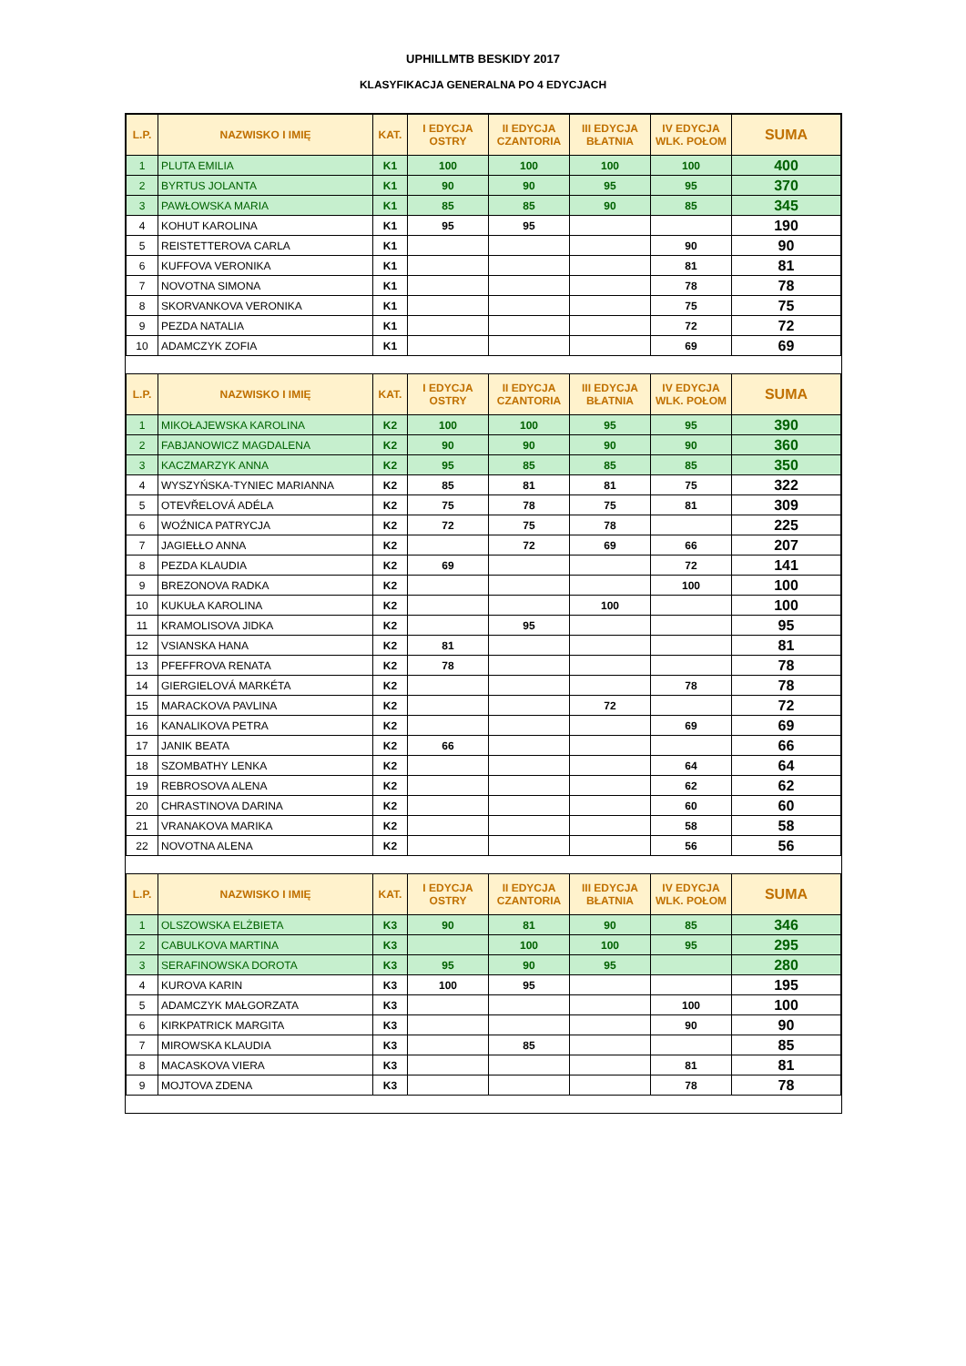UPHILLMTB BESKIDY 2017
KLASYFIKACJA GENERALNA PO 4 EDYCJACH
| L.P. | NAZWISKO I IMIĘ | KAT. | I EDYCJA OSTRY | II EDYCJA CZANTORIA | III EDYCJA BŁATNIA | IV EDYCJA WLK. POŁOM | SUMA |
| --- | --- | --- | --- | --- | --- | --- | --- |
| 1 | PLUTA EMILIA | K1 | 100 | 100 | 100 | 100 | 400 |
| 2 | BYRTUS JOLANTA | K1 | 90 | 90 | 95 | 95 | 370 |
| 3 | PAWŁOWSKA MARIA | K1 | 85 | 85 | 90 | 85 | 345 |
| 4 | KOHUT KAROLINA | K1 | 95 | 95 | | | 190 |
| 5 | REISTETTEROVA CARLA | K1 | | | | 90 | 90 |
| 6 | KUFFOVA VERONIKA | K1 | | | | 81 | 81 |
| 7 | NOVOTNA SIMONA | K1 | | | | 78 | 78 |
| 8 | SKORVANKOVA VERONIKA | K1 | | | | 75 | 75 |
| 9 | PEZDA NATALIA | K1 | | | | 72 | 72 |
| 10 | ADAMCZYK ZOFIA | K1 | | | | 69 | 69 |
| L.P. | NAZWISKO I IMIĘ | KAT. | I EDYCJA OSTRY | II EDYCJA CZANTORIA | III EDYCJA BŁATNIA | IV EDYCJA WLK. POŁOM | SUMA |
| 1 | MIKOŁAJEWSKA KAROLINA | K2 | 100 | 100 | 95 | 95 | 390 |
| 2 | FABJANOWICZ MAGDALENA | K2 | 90 | 90 | 90 | 90 | 360 |
| 3 | KACZMARZYK ANNA | K2 | 95 | 85 | 85 | 85 | 350 |
| 4 | WYSZYŃSKA-TYNIEC MARIANNA | K2 | 85 | 81 | 81 | 75 | 322 |
| 5 | OTEVŘELOVÁ ADÉLA | K2 | 75 | 78 | 75 | 81 | 309 |
| 6 | WOŹNICA PATRYCJA | K2 | 72 | 75 | 78 | | 225 |
| 7 | JAGIEŁŁO ANNA | K2 | | 72 | 69 | 66 | 207 |
| 8 | PEZDA KLAUDIA | K2 | 69 | | | 72 | 141 |
| 9 | BREZONOVA RADKA | K2 | | | | 100 | 100 |
| 10 | KUKUŁA KAROLINA | K2 | | | 100 | | 100 |
| 11 | KRAMOLISOVA JIDKA | K2 | | 95 | | | 95 |
| 12 | VSIANSKA HANA | K2 | 81 | | | | 81 |
| 13 | PFEFFROVA RENATA | K2 | 78 | | | | 78 |
| 14 | GIERGIELOVÁ MARKÉTA | K2 | | | | 78 | 78 |
| 15 | MARACKOVA PAVLINA | K2 | | | 72 | | 72 |
| 16 | KANALIKOVA PETRA | K2 | | | | 69 | 69 |
| 17 | JANIK BEATA | K2 | 66 | | | | 66 |
| 18 | SZOMBATHY LENKA | K2 | | | | 64 | 64 |
| 19 | REBROSOVA ALENA | K2 | | | | 62 | 62 |
| 20 | CHRASTINOVA DARINA | K2 | | | | 60 | 60 |
| 21 | VRANAKOVA MARIKA | K2 | | | | 58 | 58 |
| 22 | NOVOTNA ALENA | K2 | | | | 56 | 56 |
| L.P. | NAZWISKO I IMIĘ | KAT. | I EDYCJA OSTRY | II EDYCJA CZANTORIA | III EDYCJA BŁATNIA | IV EDYCJA WLK. POŁOM | SUMA |
| 1 | OLSZOWSKA ELŻBIETA | K3 | 90 | 81 | 90 | 85 | 346 |
| 2 | CABULKOVA MARTINA | K3 | | 100 | 100 | 95 | 295 |
| 3 | SERAFINOWSKA DOROTA | K3 | 95 | 90 | 95 | | 280 |
| 4 | KUROVA KARIN | K3 | 100 | 95 | | | 195 |
| 5 | ADAMCZYK MAŁGORZATA | K3 | | | | 100 | 100 |
| 6 | KIRKPATRICK MARGITA | K3 | | | | 90 | 90 |
| 7 | MIROWSKA KLAUDIA | K3 | | 85 | | | 85 |
| 8 | MACASKOVA VIERA | K3 | | | | 81 | 81 |
| 9 | MOJTOVA ZDENA | K3 | | | | 78 | 78 |